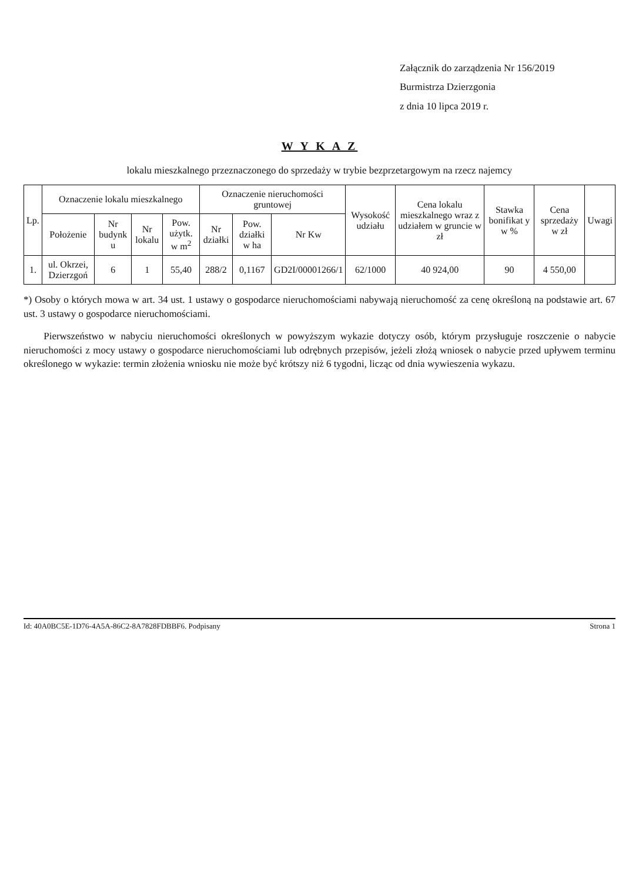Załącznik do zarządzenia Nr 156/2019
Burmistrza Dzierzgonia
z dnia 10 lipca 2019 r.
W Y K A Z
lokalu mieszkalnego przeznaczonego do sprzedaży w trybie bezprzetargowym na rzecz najemcy
| Lp. | Oznaczenie lokalu mieszkalnego | | | | Oznaczenie nieruchomości gruntowej | | | Wysokość udziału | Cena lokalu mieszkalnego wraz z udziałem w gruncie w zł | Stawka bonifikat y w % | Cena sprzedaży w zł | Uwagi |
| --- | --- | --- | --- | --- | --- | --- | --- | --- | --- | --- | --- | --- |
| | Położenie | Nr budynk u | Nr lokalu | Pow. użytk. w m<sup>2</sup> | Nr działki | Pow. działki w ha | Nr Kw | | | | | |
| 1. | ul. Okrzei, Dzierzgoń | 6 | 1 | 55,40 | 288/2 | 0,1167 | GD2I/00001266/1 | 62/1000 | 40 924,00 | 90 | 4 550,00 | |
*) Osoby o których mowa w art. 34 ust. 1 ustawy o gospodarce nieruchomościami nabywają nieruchomość za cenę określoną na podstawie art. 67 ust. 3 ustawy o gospodarce nieruchomościami.
Pierwszeństwo w nabyciu nieruchomości określonych w powyższym wykazie dotyczy osób, którym przysługuje roszczenie o nabycie nieruchomości z mocy ustawy o gospodarce nieruchomościami lub odrębnych przepisów, jeżeli złożą wniosek o nabycie przed upływem terminu określonego w wykazie: termin złożenia wniosku nie może być krótszy niż 6 tygodni, licząc od dnia wywieszenia wykazu.
Id: 40A0BC5E-1D76-4A5A-86C2-8A7828FDBBF6. Podpisany Strona 1